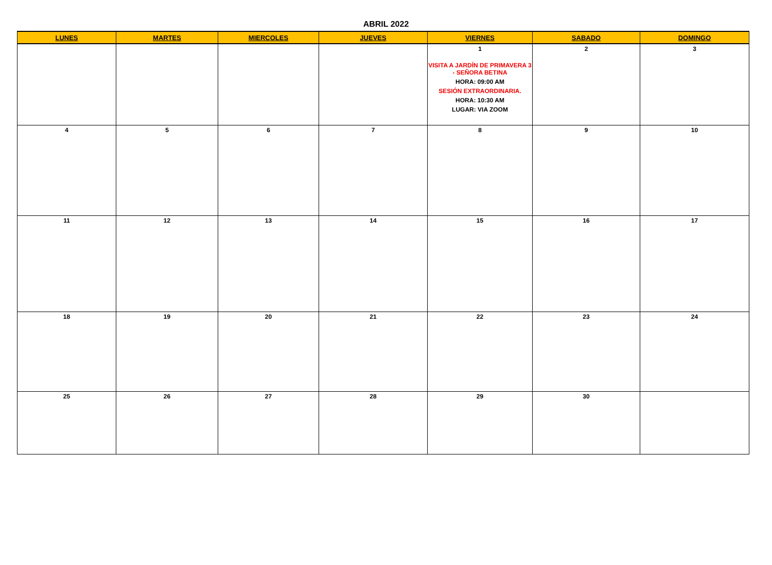ABRIL 2022
| LUNES | MARTES | MIERCOLES | JUEVES | VIERNES | SABADO | DOMINGO |
| --- | --- | --- | --- | --- | --- | --- |
| | | | | 1 VISITA A JARDÍN DE PRIMAVERA 3 - SEÑORA BETINA HORA: 09:00 AM SESIÓN EXTRAORDINARIA. HORA: 10:30 AM LUGAR: VIA ZOOM | 2 | 3 |
| 4 | 5 | 6 | 7 | 8 | 9 | 10 |
| 11 | 12 | 13 | 14 | 15 | 16 | 17 |
| 18 | 19 | 20 | 21 | 22 | 23 | 24 |
| 25 | 26 | 27 | 28 | 29 | 30 | |